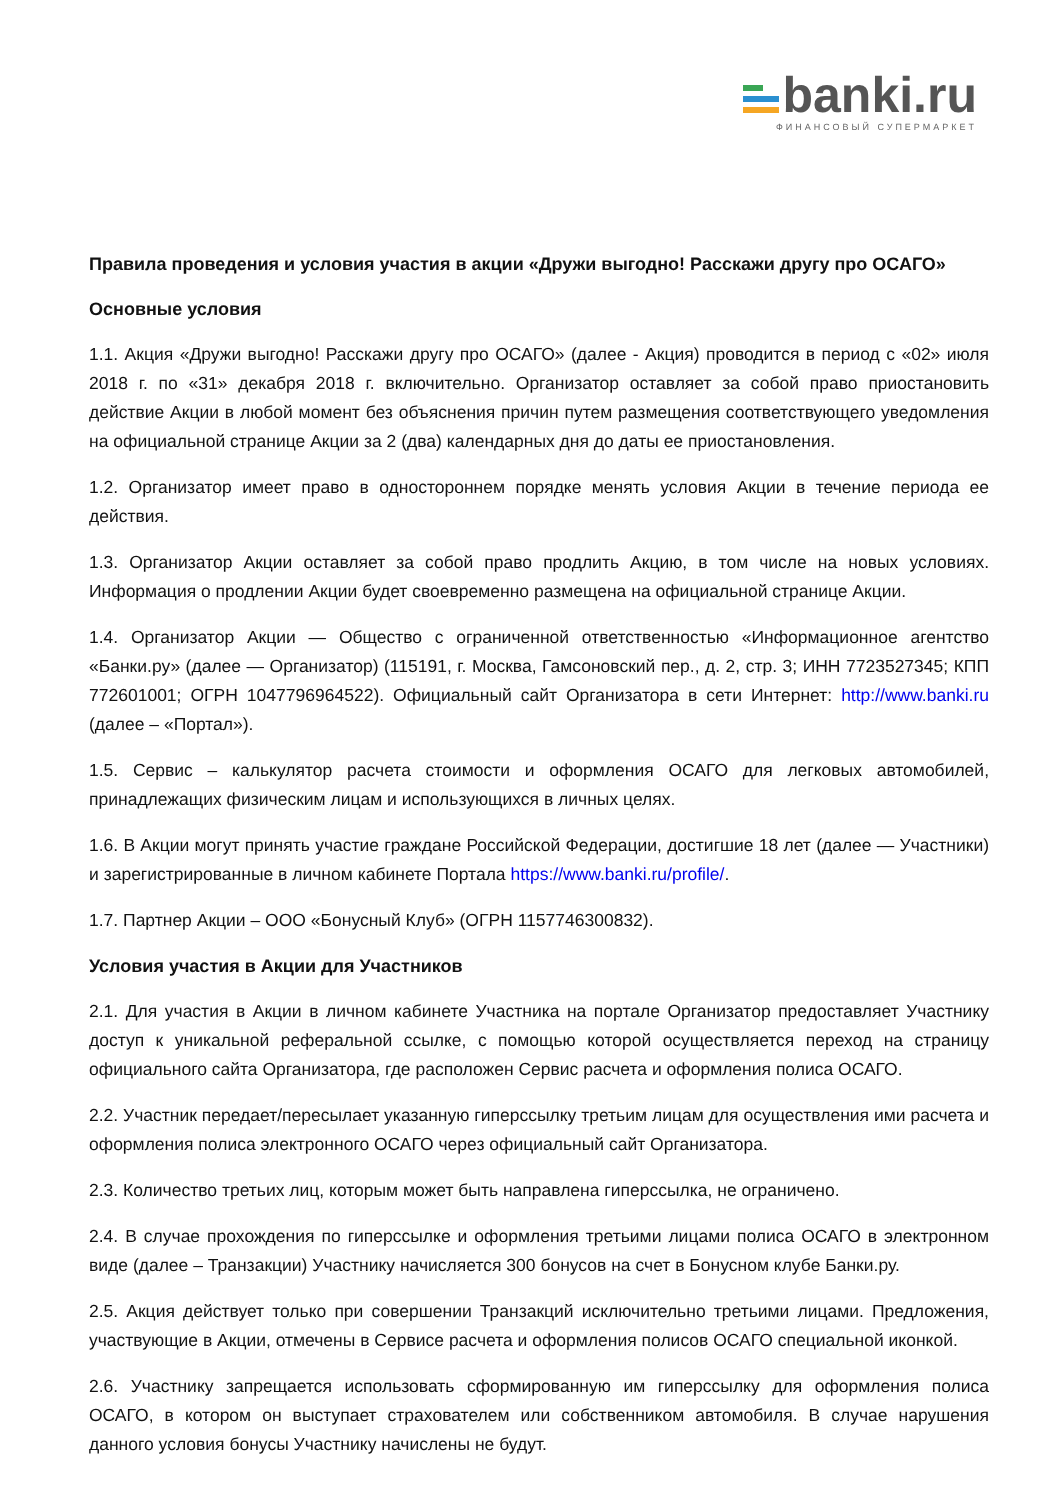banki.ru
ФИНАНСОВЫЙ СУПЕРМАРКЕТ
Правила проведения и условия участия в акции «Дружи выгодно! Расскажи другу про ОСАГО»
Основные условия
1.1. Акция «Дружи выгодно! Расскажи другу про ОСАГО» (далее - Акция) проводится в период с «02» июля 2018 г. по «31» декабря 2018 г. включительно. Организатор оставляет за собой право приостановить действие Акции в любой момент без объяснения причин путем размещения соответствующего уведомления на официальной странице Акции за 2 (два) календарных дня до даты ее приостановления.
1.2. Организатор имеет право в одностороннем порядке менять условия Акции в течение периода ее действия.
1.3. Организатор Акции оставляет за собой право продлить Акцию, в том числе на новых условиях. Информация о продлении Акции будет своевременно размещена на официальной странице Акции.
1.4. Организатор Акции — Общество с ограниченной ответственностью «Информационное агентство «Банки.ру» (далее — Организатор) (115191, г. Москва, Гамсоновский пер., д. 2, стр. 3; ИНН 7723527345; КПП 772601001; ОГРН 1047796964522). Официальный сайт Организатора в сети Интернет: http://www.banki.ru (далее – «Портал»).
1.5. Сервис – калькулятор расчета стоимости и оформления ОСАГО для легковых автомобилей, принадлежащих физическим лицам и использующихся в личных целях.
1.6. В Акции могут принять участие граждане Российской Федерации, достигшие 18 лет (далее — Участники) и зарегистрированные в личном кабинете Портала https://www.banki.ru/profile/.
1.7. Партнер Акции – ООО «Бонусный Клуб» (ОГРН 1157746300832).
Условия участия в Акции для Участников
2.1. Для участия в Акции в личном кабинете Участника на портале Организатор предоставляет Участнику доступ к уникальной реферальной ссылке, с помощью которой осуществляется переход на страницу официального сайта Организатора, где расположен Сервис расчета и оформления полиса ОСАГО.
2.2. Участник передает/пересылает указанную гиперссылку третьим лицам для осуществления ими расчета и оформления полиса электронного ОСАГО через официальный сайт Организатора.
2.3. Количество третьих лиц, которым может быть направлена гиперссылка, не ограничено.
2.4. В случае прохождения по гиперссылке и оформления третьими лицами полиса ОСАГО в электронном виде (далее – Транзакции) Участнику начисляется 300 бонусов на счет в Бонусном клубе Банки.ру.
2.5. Акция действует только при совершении Транзакций исключительно третьими лицами. Предложения, участвующие в Акции, отмечены в Сервисе расчета и оформления полисов ОСАГО специальной иконкой.
2.6. Участнику запрещается использовать сформированную им гиперссылку для оформления полиса ОСАГО, в котором он выступает страхователем или собственником автомобиля. В случае нарушения данного условия бонусы Участнику начислены не будут.